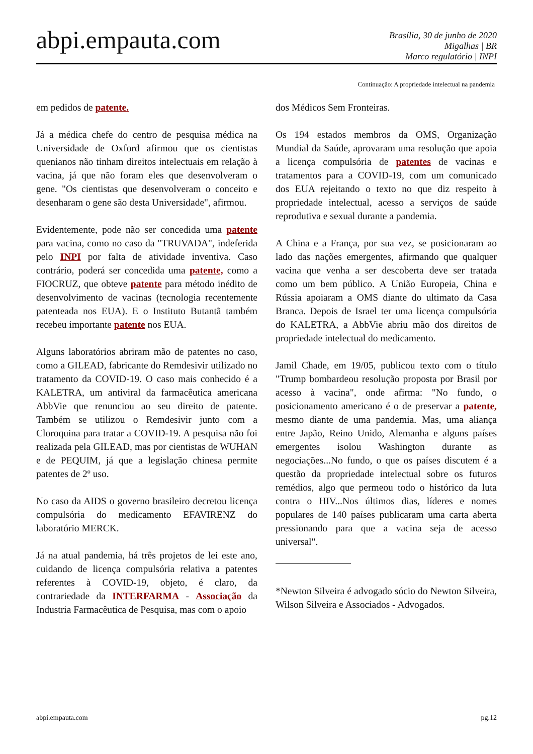abpi.empauta.com
Brasília, 30 de junho de 2020
Migalhas | BR
Marco regulatório | INPI
Continuação: A propriedade intelectual na pandemia
em pedidos de patente.
Já a médica chefe do centro de pesquisa médica na Universidade de Oxford afirmou que os cientistas quenianos não tinham direitos intelectuais em relação à vacina, já que não foram eles que desenvolveram o gene. "Os cientistas que desenvolveram o conceito e desenharam o gene são desta Universidade", afirmou.
Evidentemente, pode não ser concedida uma patente para vacina, como no caso da "TRUVADA", indeferida pelo INPI por falta de atividade inventiva. Caso contrário, poderá ser concedida uma patente, como a FIOCRUZ, que obteve patente para método inédito de desenvolvimento de vacinas (tecnologia recentemente patenteada nos EUA). E o Instituto Butantã também recebeu importante patente nos EUA.
Alguns laboratórios abriram mão de patentes no caso, como a GILEAD, fabricante do Remdesivir utilizado no tratamento da COVID-19. O caso mais conhecido é a KALETRA, um antiviral da farmacêutica americana AbbVie que renunciou ao seu direito de patente. Também se utilizou o Remdesivir junto com a Cloroquina para tratar a COVID-19. A pesquisa não foi realizada pela GILEAD, mas por cientistas de WUHAN e de PEQUIM, já que a legislação chinesa permite patentes de 2º uso.
No caso da AIDS o governo brasileiro decretou licença compulsória do medicamento EFAVIRENZ do laboratório MERCK.
Já na atual pandemia, há três projetos de lei este ano, cuidando de licença compulsória relativa a patentes referentes à COVID-19, objeto, é claro, da contrariedade da INTERFARMA - Associação da Industria Farmacêutica de Pesquisa, mas com o apoio
dos Médicos Sem Fronteiras.
Os 194 estados membros da OMS, Organização Mundial da Saúde, aprovaram uma resolução que apoia a licença compulsória de patentes de vacinas e tratamentos para a COVID-19, com um comunicado dos EUA rejeitando o texto no que diz respeito à propriedade intelectual, acesso a serviços de saúde reprodutiva e sexual durante a pandemia.
A China e a França, por sua vez, se posicionaram ao lado das nações emergentes, afirmando que qualquer vacina que venha a ser descoberta deve ser tratada como um bem público. A União Europeia, China e Rússia apoiaram a OMS diante do ultimato da Casa Branca. Depois de Israel ter uma licença compulsória do KALETRA, a AbbVie abriu mão dos direitos de propriedade intelectual do medicamento.
Jamil Chade, em 19/05, publicou texto com o título "Trump bombardeou resolução proposta por Brasil por acesso à vacina", onde afirma: "No fundo, o posicionamento americano é o de preservar a patente, mesmo diante de uma pandemia. Mas, uma aliança entre Japão, Reino Unido, Alemanha e alguns países emergentes isolou Washington durante as negociações...No fundo, o que os países discutem é a questão da propriedade intelectual sobre os futuros remédios, algo que permeou todo o histórico da luta contra o HIV...Nos últimos dias, líderes e nomes populares de 140 países publicaram uma carta aberta pressionando para que a vacina seja de acesso universal".
*Newton Silveira é advogado sócio do Newton Silveira, Wilson Silveira e Associados - Advogados.
abpi.empauta.com pg.12